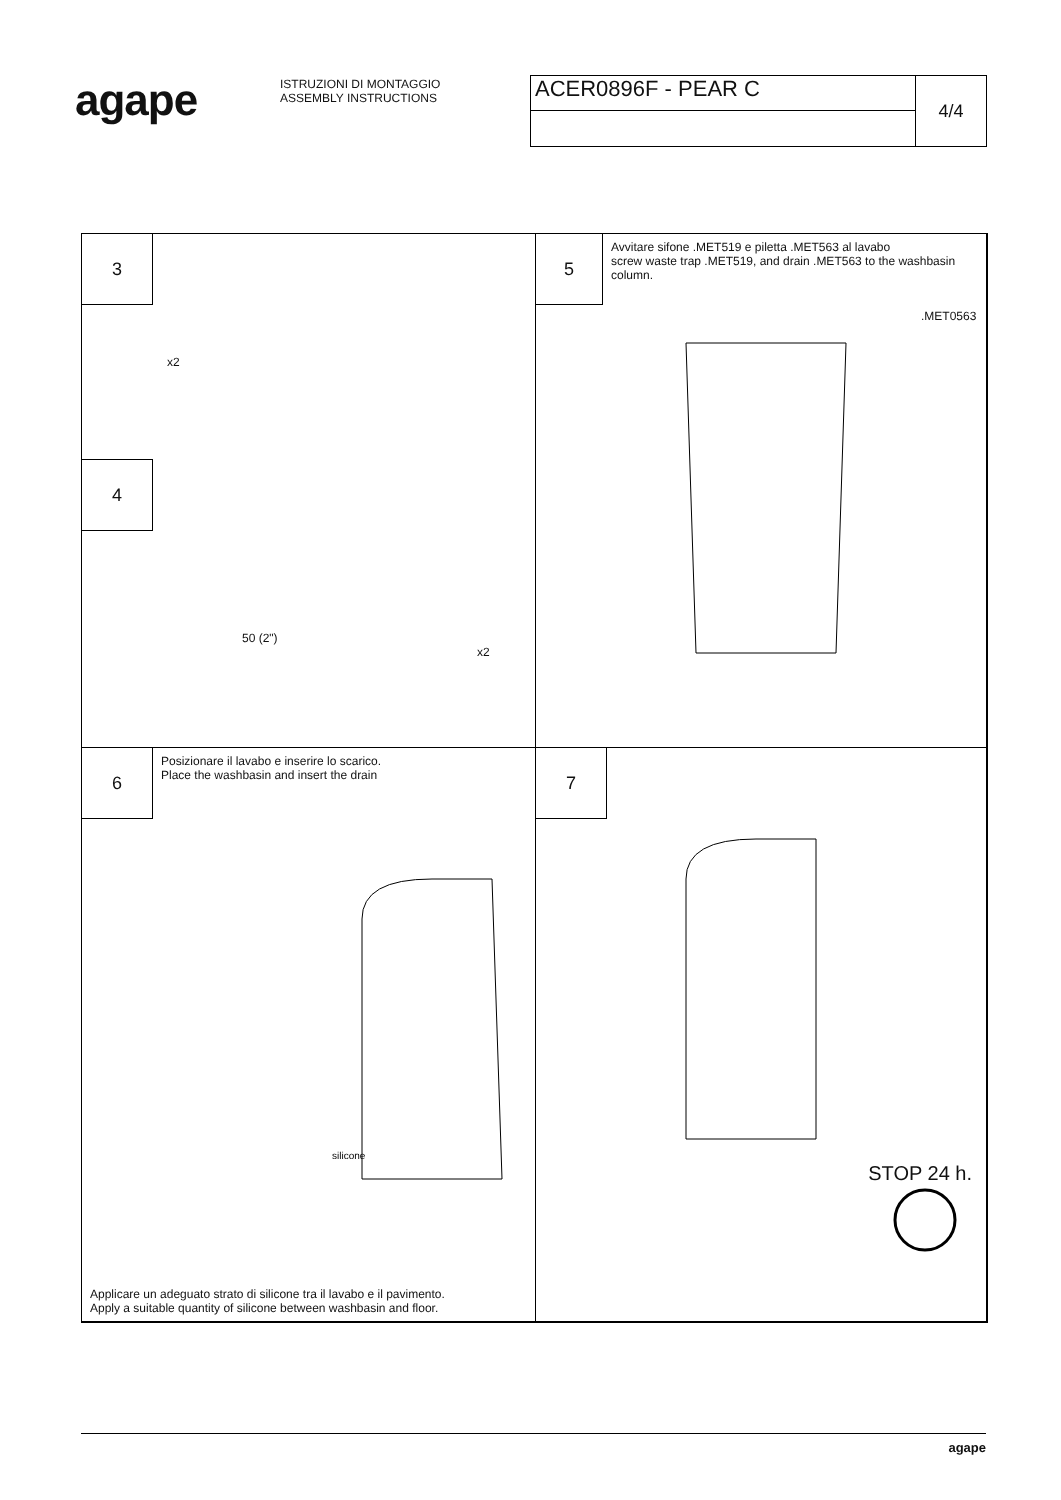agape
ISTRUZIONI DI MONTAGGIO
ASSEMBLY INSTRUCTIONS
ACER0896F - PEAR C
4/4
3
x2
4
50 (2")
x2
5
Avvitare sifone .MET519 e piletta .MET563 al lavabo
screw waste trap .MET519, and drain .MET563 to the washbasin column.
.MET0563
6
Posizionare il lavabo e inserire lo scarico.
Place the washbasin and insert the drain
silicone
Applicare un adeguato strato di silicone tra il lavabo e il pavimento.
Apply a suitable quantity of silicone between washbasin and floor.
7
STOP 24 h.
agape